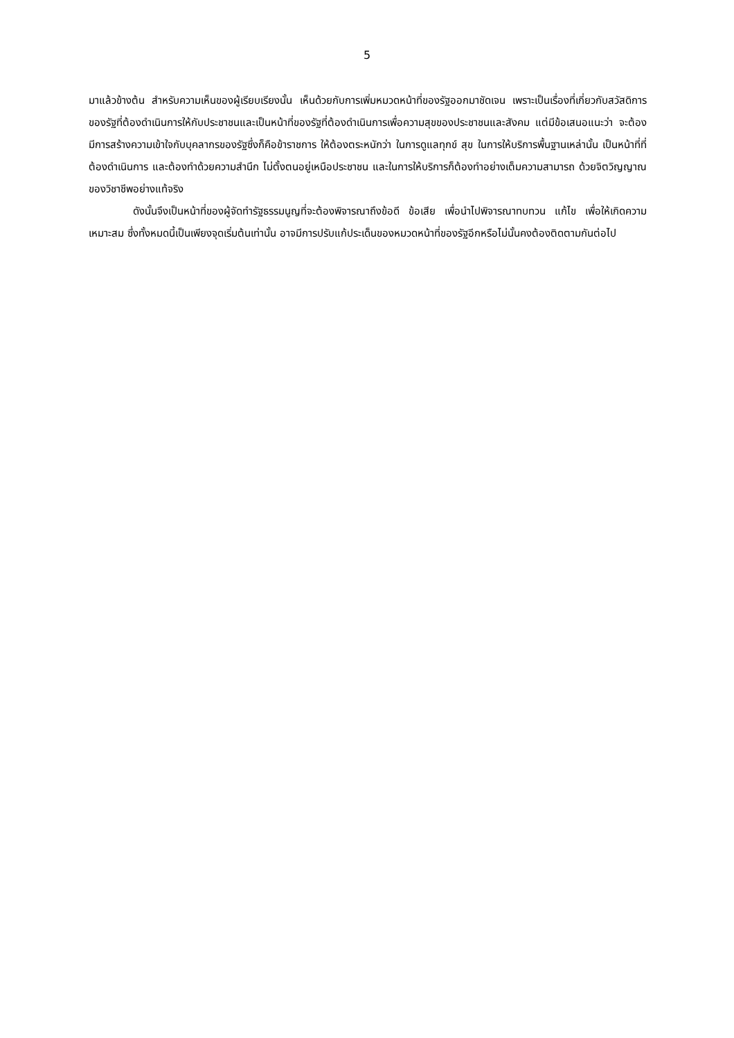5
มาแล้วข้างต้น สำหรับความเห็นของผู้เรียบเรียงนั้น เห็นด้วยกับการเพิ่มหมวดหน้าที่ของรัฐออกมาชัดเจน เพราะเป็นเรื่องที่เกี่ยวกับสวัสดิการของรัฐที่ต้องดำเนินการให้กับประชาชนและเป็นหน้าที่ของรัฐที่ต้องดำเนินการเพื่อความสุขของประชาชนและสังคม แต่มีข้อเสนอแนะว่า จะต้องมีการสร้างความเข้าใจกับบุคลากรของรัฐซึ่งก็คือข้าราชการ ให้ต้องตระหนักว่า ในการดูแลทุกข์ สุข ในการให้บริการพื้นฐานเหล่านั้น เป็นหน้าที่ที่ต้องดำเนินการ และต้องทำด้วยความสำนึก ไม่ตั้งตนอยู่เหนือประชาชน และในการให้บริการก็ต้องทำอย่างเต็มความสามารถ ด้วยจิตวิญญาณของวิชาชีพอย่างแท้จริง
ดังนั้นจึงเป็นหน้าที่ของผู้จัดทำรัฐธรรมนูญที่จะต้องพิจารณาถึงข้อดี ข้อเสีย เพื่อนำไปพิจารณาทบทวน แก้ไข เพื่อให้เกิดความเหมาะสม ซึ่งทั้งหมดนี้เป็นเพียงจุดเริ่มต้นเท่านั้น อาจมีการปรับแก้ประเด็นของหมวดหน้าที่ของรัฐอีกหรือไม่นั้นคงต้องติดตามกันต่อไป